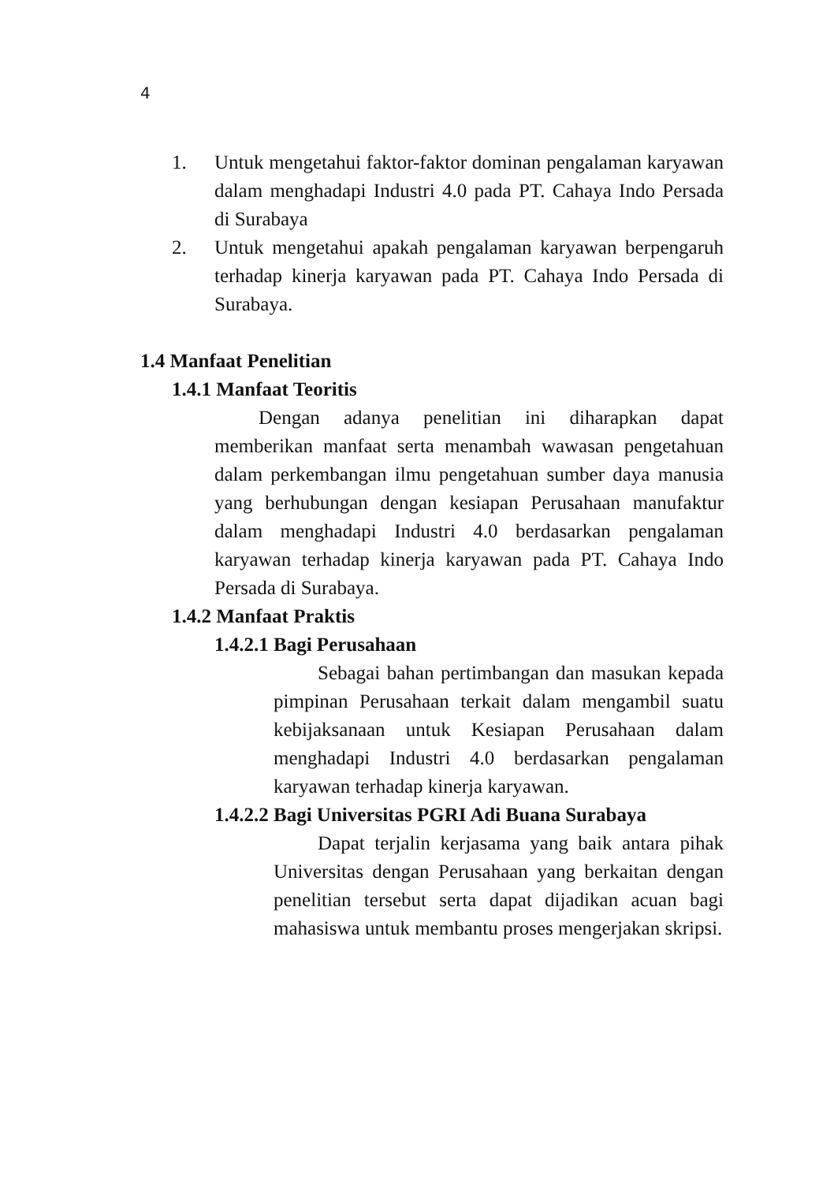4
1. Untuk mengetahui faktor-faktor dominan pengalaman karyawan dalam menghadapi Industri 4.0 pada PT. Cahaya Indo Persada di Surabaya
2. Untuk mengetahui apakah pengalaman karyawan berpengaruh terhadap kinerja karyawan pada PT. Cahaya Indo Persada di Surabaya.
1.4 Manfaat Penelitian
1.4.1 Manfaat Teoritis
Dengan adanya penelitian ini diharapkan dapat memberikan manfaat serta menambah wawasan pengetahuan dalam perkembangan ilmu pengetahuan sumber daya manusia yang berhubungan dengan kesiapan Perusahaan manufaktur dalam menghadapi Industri 4.0 berdasarkan pengalaman karyawan terhadap kinerja karyawan pada PT. Cahaya Indo Persada di Surabaya.
1.4.2 Manfaat Praktis
1.4.2.1 Bagi Perusahaan
Sebagai bahan pertimbangan dan masukan kepada pimpinan Perusahaan terkait dalam mengambil suatu kebijaksanaan untuk Kesiapan Perusahaan dalam menghadapi Industri 4.0 berdasarkan pengalaman karyawan terhadap kinerja karyawan.
1.4.2.2 Bagi Universitas PGRI Adi Buana Surabaya
Dapat terjalin kerjasama yang baik antara pihak Universitas dengan Perusahaan yang berkaitan dengan penelitian tersebut serta dapat dijadikan acuan bagi mahasiswa untuk membantu proses mengerjakan skripsi.